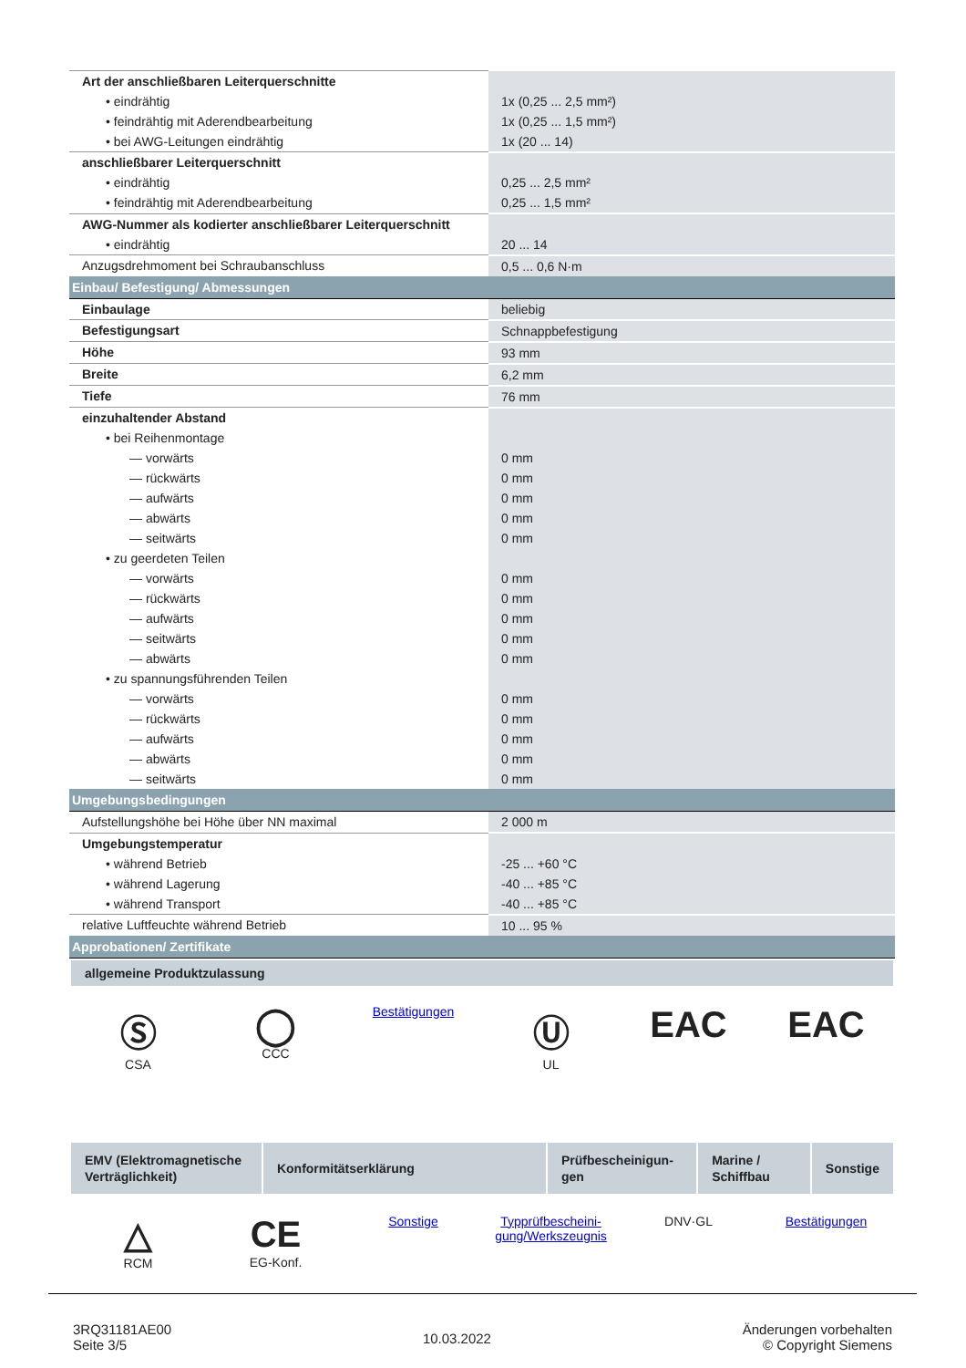| Art der anschließbaren Leiterquerschnitte | |
| • eindrähtig | 1x (0,25 ... 2,5 mm²) |
| • feindrähtig mit Aderendbearbeitung | 1x (0,25 ... 1,5 mm²) |
| • bei AWG-Leitungen eindrähtig | 1x (20 ... 14) |
| anschließbarer Leiterquerschnitt | |
| • eindrähtig | 0,25 ... 2,5 mm² |
| • feindrähtig mit Aderendbearbeitung | 0,25 ... 1,5 mm² |
| AWG-Nummer als kodierter anschließbarer Leiterquerschnitt | |
| • eindrähtig | 20 ... 14 |
| Anzugsdrehmoment bei Schraubanschluss | 0,5 ... 0,6 N·m |
| Einbau/ Befestigung/ Abmessungen | |
| Einbaulage | beliebig |
| Befestigungsart | Schnappbefestigung |
| Höhe | 93 mm |
| Breite | 6,2 mm |
| Tiefe | 76 mm |
| einzuhaltender Abstand | |
| • bei Reihenmontage | |
| — vorwärts | 0 mm |
| — rückwärts | 0 mm |
| — aufwärts | 0 mm |
| — abwärts | 0 mm |
| — seitwärts | 0 mm |
| • zu geerdeten Teilen | |
| — vorwärts | 0 mm |
| — rückwärts | 0 mm |
| — aufwärts | 0 mm |
| — seitwärts | 0 mm |
| — abwärts | 0 mm |
| • zu spannungsführenden Teilen | |
| — vorwärts | 0 mm |
| — rückwärts | 0 mm |
| — aufwärts | 0 mm |
| — abwärts | 0 mm |
| — seitwärts | 0 mm |
| Umgebungsbedingungen | |
| Aufstellungshöhe bei Höhe über NN maximal | 2 000 m |
| Umgebungstemperatur | |
| • während Betrieb | -25 ... +60 °C |
| • während Lagerung | -40 ... +85 °C |
| • während Transport | -40 ... +85 °C |
| relative Luftfeuchte während Betrieb | 10 ... 95 % |
| Approbationen/ Zertifikate | |
allgemeine Produktzulassung
Ⓢ
CSA
◯
CCC
Bestätigungen
Ⓤ
UL
EAC EAC
| EMV (Elektroma­gnetische Verträg­lichkeit) | Konformitätserklärung | Prüfbescheinigun­gen | Marine / Schiffbau | Sonstige |
△
RCM
CE
EG-Konf.
Sonstige Typprüfbescheini­gung/Werkszeugnis
DNV·GL Bestätigungen
3RQ31181AE00
Seite 3/5
10.03.2022
Änderungen vorbehalten
© Copyright Siemens